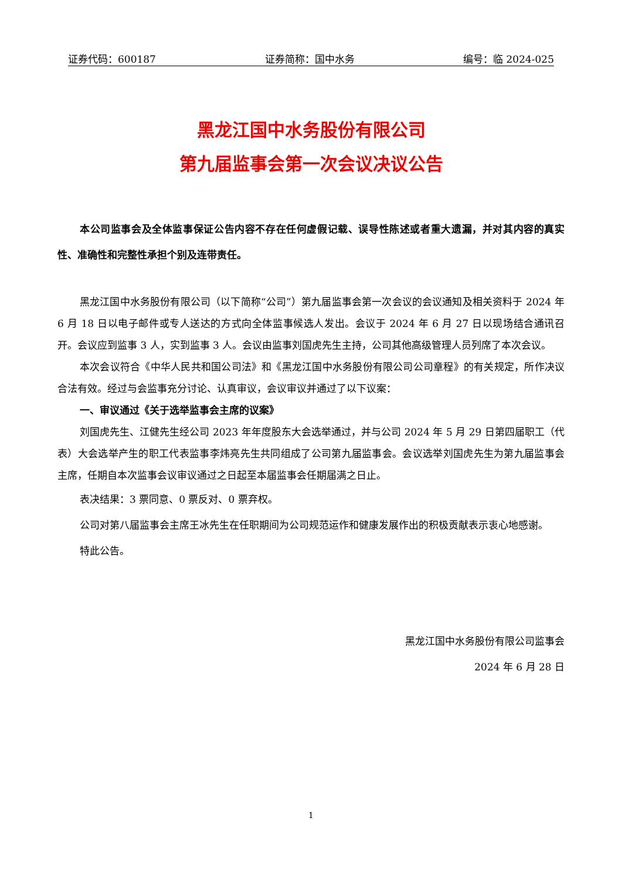证券代码：600187 证券简称：国中水务 编号：临 2024-025
黑龙江国中水务股份有限公司
第九届监事会第一次会议决议公告
本公司监事会及全体监事保证公告内容不存在任何虚假记载、误导性陈述或者重大遗漏，并对其内容的真实性、准确性和完整性承担个别及连带责任。
黑龙江国中水务股份有限公司（以下简称“公司”）第九届监事会第一次会议的会议通知及相关资料于 2024 年 6 月 18 日以电子邮件或专人送达的方式向全体监事候选人发出。会议于 2024 年 6 月 27 日以现场结合通讯召开。会议应到监事 3 人，实到监事 3 人。会议由监事刘国虎先生主持，公司其他高级管理人员列席了本次会议。
本次会议符合《中华人民共和国公司法》和《黑龙江国中水务股份有限公司公司章程》的有关规定，所作决议合法有效。经过与会监事充分讨论、认真审议，会议审议并通过了以下议案：
一、审议通过《关于选举监事会主席的议案》
刘国虎先生、江健先生经公司 2023 年年度股东大会选举通过，并与公司 2024 年 5 月 29 日第四届职工（代表）大会选举产生的职工代表监事李炜亮先生共同组成了公司第九届监事会。会议选举刘国虎先生为第九届监事会主席，任期自本次监事会议审议通过之日起至本届监事会任期届满之日止。
表决结果：3 票同意、0 票反对、0 票弃权。
公司对第八届监事会主席王冰先生在任职期间为公司规范运作和健康发展作出的积极贡献表示衷心地感谢。
特此公告。
黑龙江国中水务股份有限公司监事会
2024 年 6 月 28 日
1